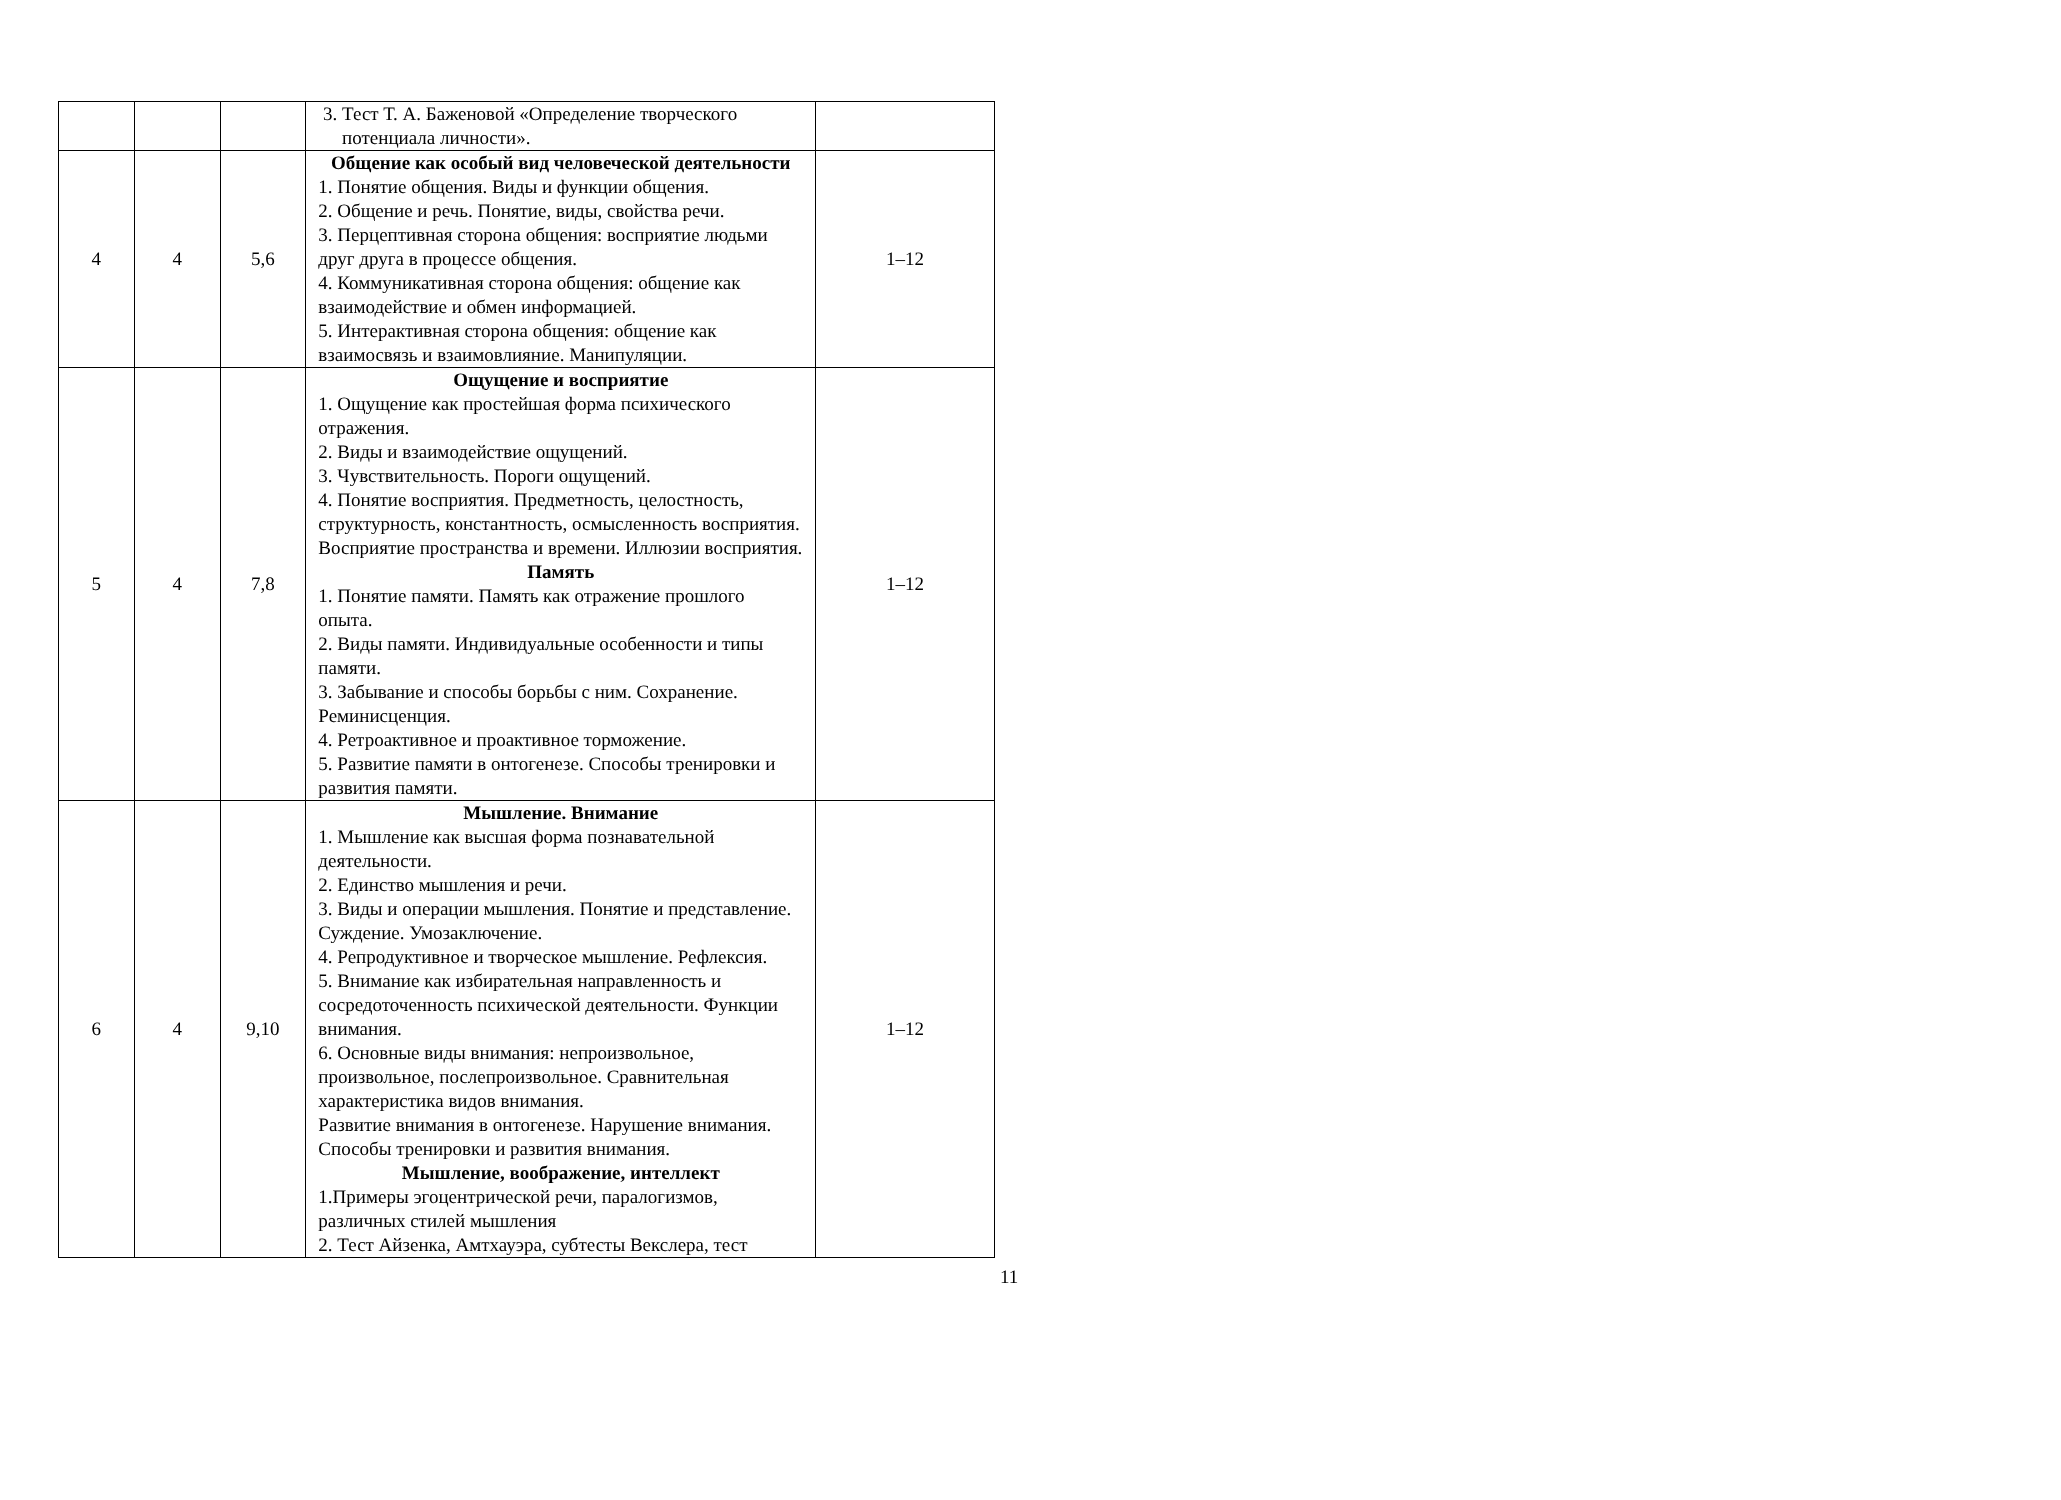| | | | 3. Тест Т. А. Баженовой «Определение творческого потенциала личности». | |
| 4 | 4 | 5,6 | Общение как особый вид человеческой деятельности 1. Понятие общения. Виды и функции общения. 2. Общение и речь. Понятие, виды, свойства речи. 3. Перцептивная сторона общения: восприятие людьми друг друга в процессе общения. 4. Коммуникативная сторона общения: общение как взаимодействие и обмен информацией. 5. Интерактивная сторона общения: общение как взаимосвязь и взаимовлияние. Манипуляции. | 1–12 |
| 5 | 4 | 7,8 | Ощущение и восприятие 1. Ощущение как простейшая форма психического отражения. 2. Виды и взаимодействие ощущений. 3. Чувствительность. Пороги ощущений. 4. Понятие восприятия. Предметность, целостность, структурность, константность, осмысленность восприятия. Восприятие пространства и времени. Иллюзии восприятия. Память 1. Понятие памяти. Память как отражение прошлого опыта. 2. Виды памяти. Индивидуальные особенности и типы памяти. 3. Забывание и способы борьбы с ним. Сохранение. Реминисценция. 4. Ретроактивное и проактивное торможение. 5. Развитие памяти в онтогенезе. Способы тренировки и развития памяти. | 1–12 |
| 6 | 4 | 9,10 | Мышление. Внимание 1. Мышление как высшая форма познавательной деятельности. 2. Единство мышления и речи. 3. Виды и операции мышления. Понятие и представление. Суждение. Умозаключение. 4. Репродуктивное и творческое мышление. Рефлексия. 5. Внимание как избирательная направленность и сосредоточенность психической деятельности. Функции внимания. 6. Основные виды внимания: непроизвольное, произвольное, послепроизвольное. Сравнительная характеристика видов внимания. Развитие внимания в онтогенезе. Нарушение внимания. Способы тренировки и развития внимания. Мышление, воображение, интеллект 1.Примеры эгоцентрической речи, паралогизмов, различных стилей мышления 2. Тест Айзенка, Амтхауэра, субтесты Векслера, тест | 1–12 |
11